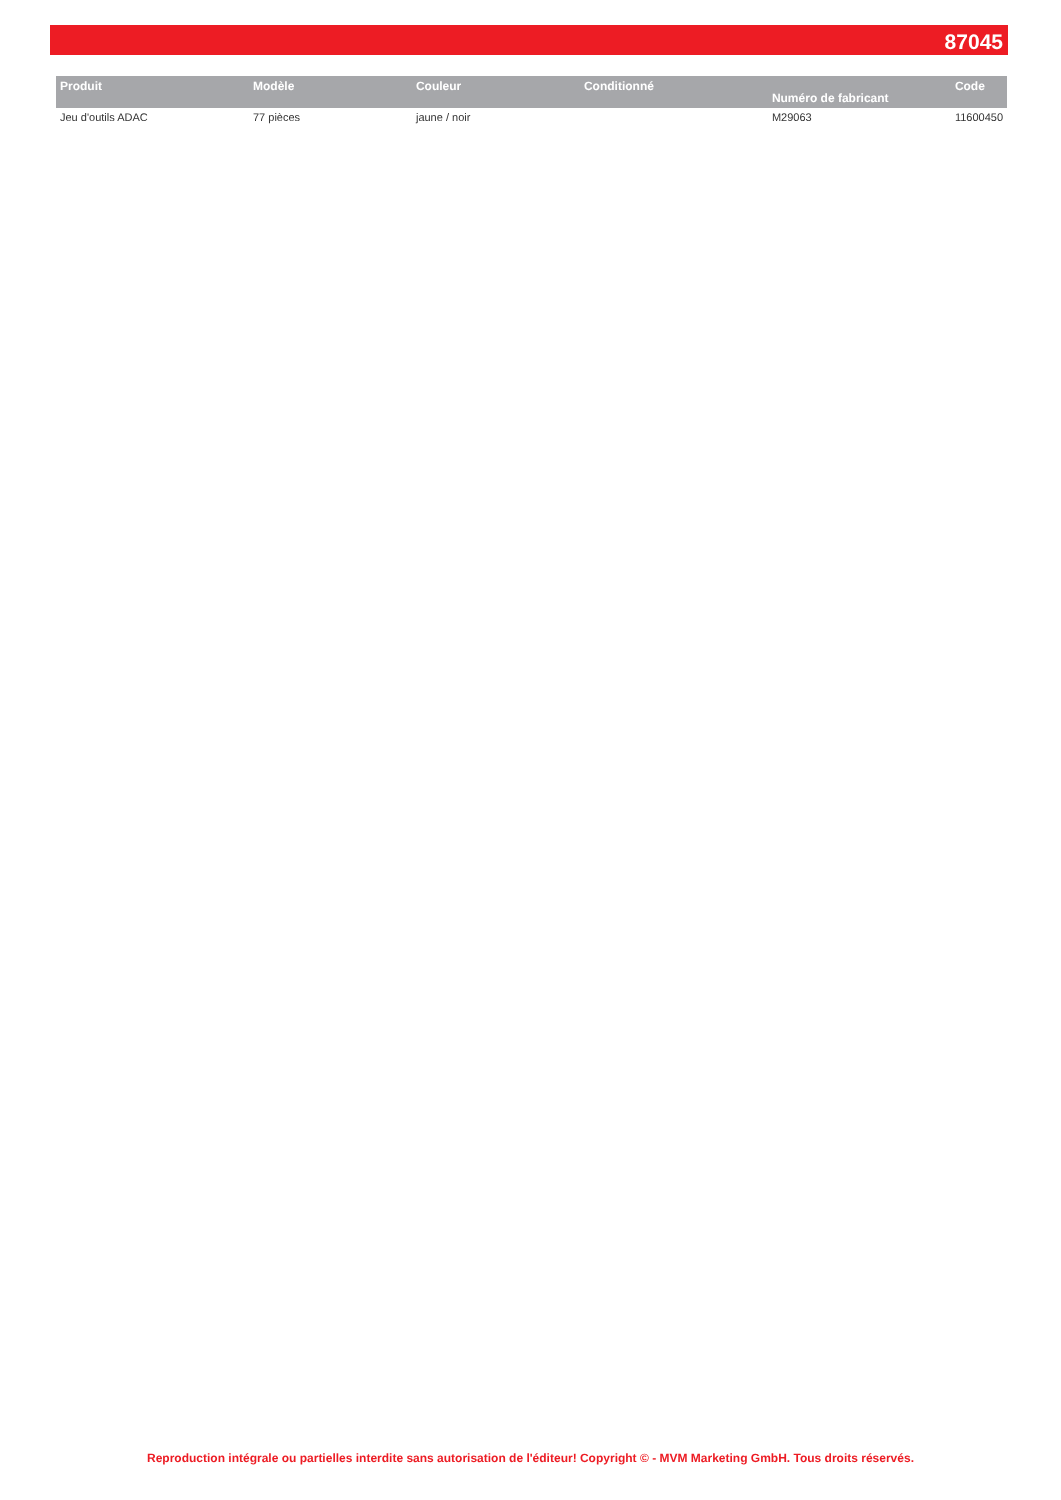87045
| Produit | Modèle | Couleur | Conditionné | Numéro de fabricant | Code |
| --- | --- | --- | --- | --- | --- |
| Jeu d'outils ADAC | 77 pièces | jaune / noir | | M29063 | 11600450 |
Reproduction intégrale ou partielles interdite sans autorisation de l'éditeur! Copyright © - MVM Marketing GmbH. Tous droits réservés.